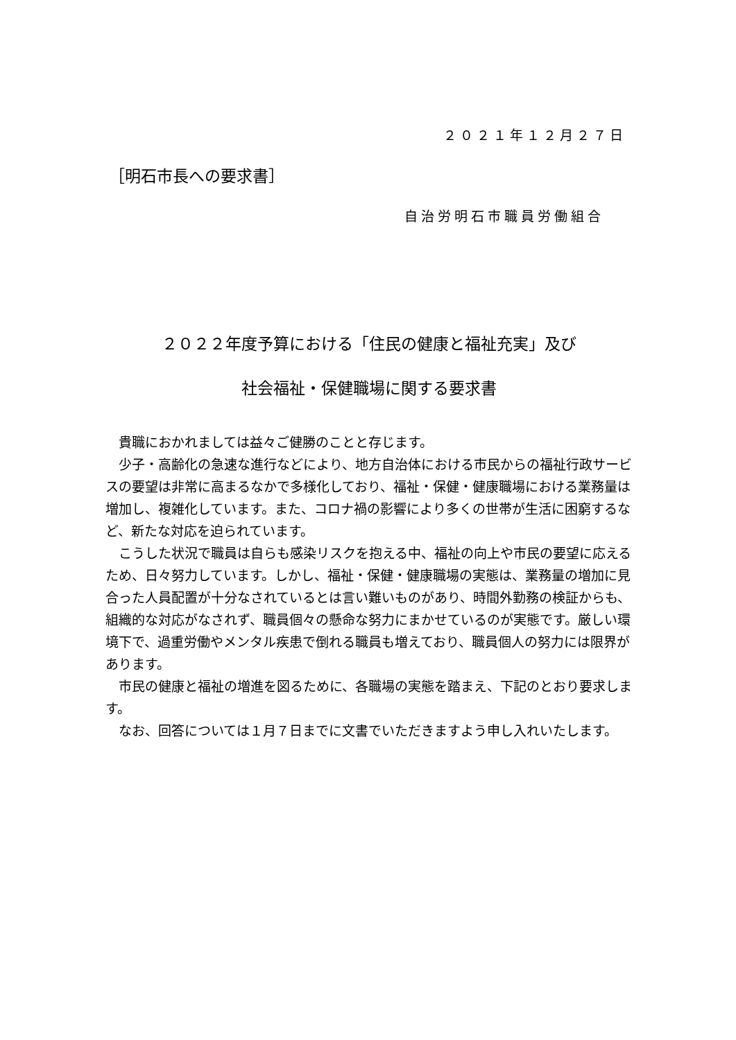２０２１年１２月２７日
［明石市長への要求書］
自治労明石市職員労働組合
２０２２年度予算における「住民の健康と福祉充実」及び
社会福祉・保健職場に関する要求書
貴職におかれましては益々ご健勝のことと存じます。
少子・高齢化の急速な進行などにより、地方自治体における市民からの福祉行政サービスの要望は非常に高まるなかで多様化しており、福祉・保健・健康職場における業務量は増加し、複雑化しています。また、コロナ禍の影響により多くの世帯が生活に困窮するなど、新たな対応を迫られています。
こうした状況で職員は自らも感染リスクを抱える中、福祉の向上や市民の要望に応えるため、日々努力しています。しかし、福祉・保健・健康職場の実態は、業務量の増加に見合った人員配置が十分なされているとは言い難いものがあり、時間外勤務の検証からも、組織的な対応がなされず、職員個々の懸命な努力にまかせているのが実態です。厳しい環境下で、過重労働やメンタル疾患で倒れる職員も増えており、職員個人の努力には限界があります。
市民の健康と福祉の増進を図るために、各職場の実態を踏まえ、下記のとおり要求します。
なお、回答については１月７日までに文書でいただきますよう申し入れいたします。